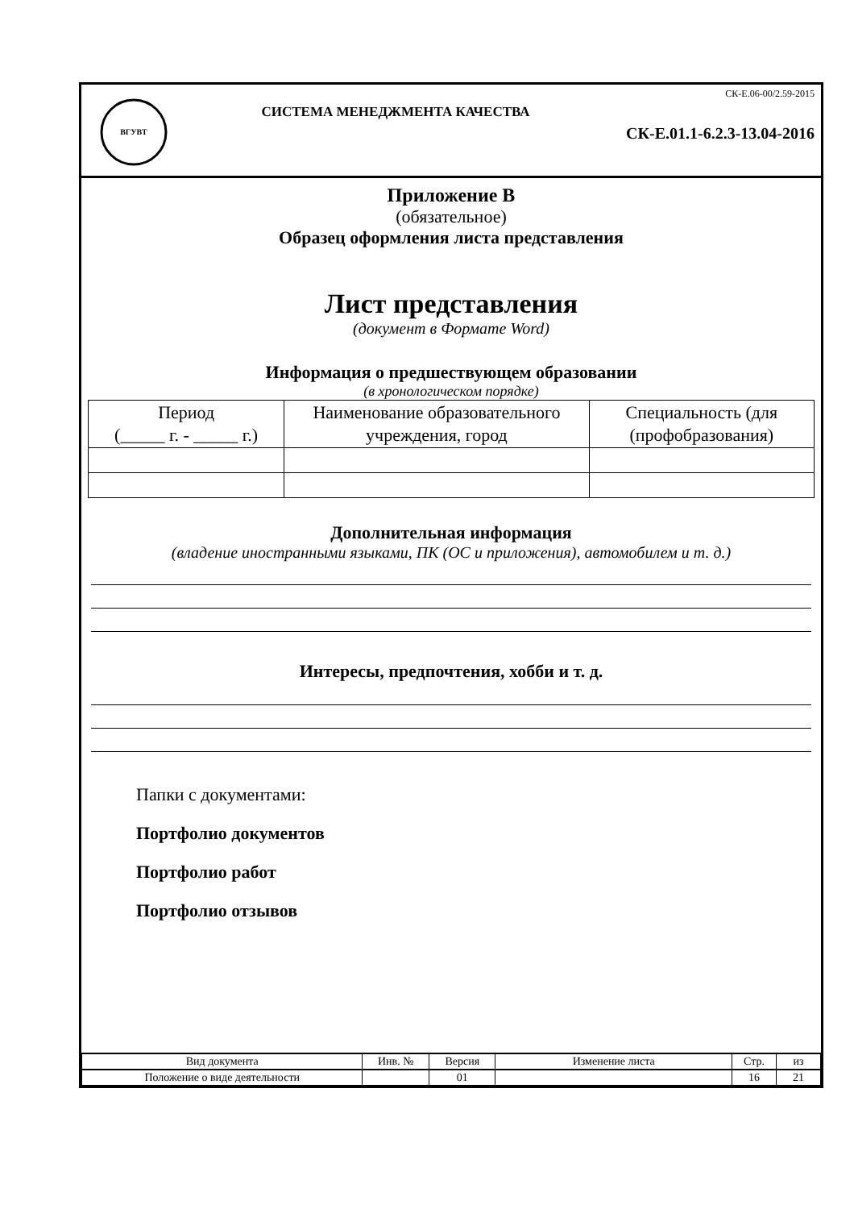ВГУВТ
СИСТЕМА МЕНЕДЖМЕНТА КАЧЕСТВА
СК-Е.06-00/2.59-2015
СК-Е.01.1-6.2.3-13.04-2016
Приложение В
(обязательное)
Образец оформления листа представления
Лист представления
(документ в Формате Word)
Информация о предшествующем образовании
(в хронологическом порядке)
| Период (_____ г. - _____ г.) | Наименование образовательного учреждения, город | Специальность (для (профобразования) |
Дополнительная информация
(владение иностранными языками, ПК (ОС и приложения), автомобилем и т. д.)
Интересы, предпочтения, хобби и т. д.
Папки с документами:
Портфолио документов
Портфолио работ
Портфолио отзывов
| Вид документа | Инв. № | Версия | Изменение листа | Стр. | из |
| Положение о виде деятельности | | 01 | | 16 | 21 |